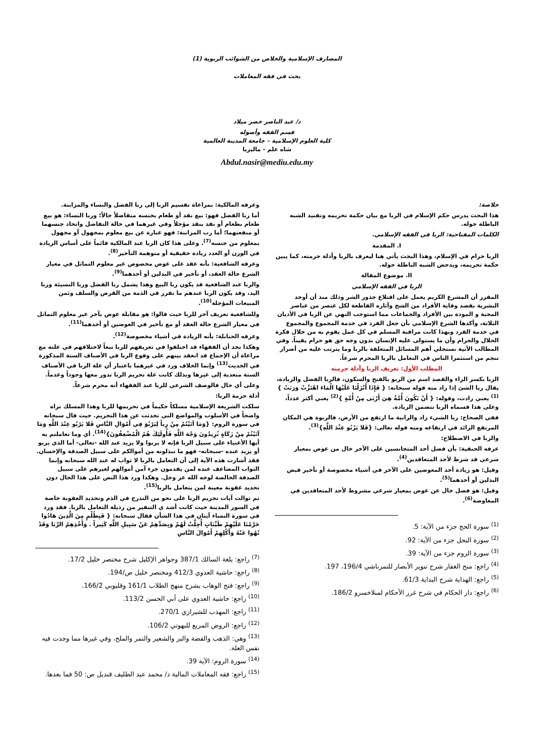المصارف الإسلامية والخلاص من الشوائب الربوية (1)
بحث في فقه المعاملات
د/ عبد الناصر خضر ميلاد
قسم الفقه وأصوله
كلية العلوم الإسلامية – جامعة المدينة العالمية
شاه علم - ماليزيا
Abdul.nasir@mediu.edu.my
خلاصة:
هذا البحث يدرس حكم الإسلام في الربا مع بيان حكمة تحريمه وتفنيد الشبه الباطلة حوله.
الكلمات المفتاحية: الربا في الفقه الإسلامي.
I. المقدمة
الربا حرام في الإسلام، وهذا البحث يأتي هنا ليعرف بالربا وأدلة حرمته، كما يبين حكمة تحريمه، ويدحض الشبه الباطلة حوله.
II. موضوع المقالة
الربا في الفقه الإسلامي
المقرر أن المشرع الكريم يعمل على اقتلاع جذور الشر وذلك منذ أن أوجد البشرية بقصد وقاية الأفراد من الشح وآثاره القاطعة لكل عنصر من عناصر المحبة و المودة بين الأفراد والجماعات مما استوجب النهي عن الربا في الأديان الثلاثة، وأكدها الشرع الإسلامي بأن جعل الفرد في خدمة المجموع والمجموع في خدمة الفرد وبهذا كانت مراقبة المسلم في كل عمل يقوم به من خلال فكرة الحلال والحرام وأن ما يستولى عليه الإنسان بدون وجه حق هو حرام يقيناً. وفي المطالب الآتية نستجلي أهم المسائل المتعلقة بالربا وما يترتب عليه من أضرار تنجم من استثمرا الناس في التعامل بالربا المحرم شرعاً.
المطلب الأول: تعريف الربا وأدلة حرمته
الربا بكسر الراء والقصد اسم من الربو بالفتح والسكون، فالربا الفضل والزيادة، يقال ربا الشئ إذا زاد منه قوله سبحانه: { فَإِذَا أَنْزَلْنَا عَلَيْهَا الْمَاءَ اهْتَزَّتْ وَرَبَتْ }<sup>(1)</sup> يعني زادت، وقوله: { أَنْ تَكُونَ أُمَّةٌ هِيَ أَرْبَى مِنْ أُمَّةٍ }<sup>(2)</sup> يعني أكثر عدداً، وعلى هذا فسماه الربا تتضمن الزيادة.
ففي الصحاح: ربا الشيء زاد والرابية ما ارتفع من الأرض، فالربوة هي المكان المرتفع الزائد في ارتفاعه ومنه قوله تعالى: {فَلا يَرْبُو عِنْدَ اللَّهِ}<sup>(3)</sup>.
والربا في الاصطلاح:
عرفه الحنفية: بأن فضل أحد المتجانسين على الآخر خال من عوض بمعيار شرعي قد شرط لأحد المتعاقدين<sup>(4)</sup>.
وقيل: هو زيادة أحد المعوضين على الآخر في أشياء مخصوصة أو تأخير قبض البدلين أو أحدهما<sup>(5)</sup>.
وقيل: هو فضل خال عن عوض بمعيار شرعي مشروط لأحد المتعاقدين في المعاوضة<sup>(6)</sup>.
<sup>(1)</sup> سورة الحج جزء من الآية: 5.
<sup>(2)</sup> سورة النحل جزء من الآية: 92.
<sup>(3)</sup> سورة الروم جزء من الآية: 39.
<sup>(4)</sup> راجع: منح الغفار شرح تنوير الأبصار للتمرناشي 196/4، 197.
<sup>(5)</sup> راجع: الهداية شرح البداية 61/3.
<sup>(6)</sup> راجع: دار الحكام في شرح غرر الأحكام لمنلاخسرو 186/2.
وعرفه المالكية: بمراعاة تقسيم الربا إلى ربا الفضل والنساء والمزابنة.
أما ربا الفضل فهو: بيع نقد أو طعام بجنسه متفاضلاً حالاً؛ وربا النساء: هو بيع طعام بطعام أو نقد بنقد مؤجلاً وفي غيرهما في حالة التفاضل واتحاد جنسهما أو منفعتهما؛ أما رب المزابنة: فهو عبارة عن بيع معلوم بمجهول أو مجهول بمعلوم من جنسه<sup>(7)</sup>. وعلى هذا كان الربا عند المالكية قائماً على أساس الزيادة في الوزن أو العدد زيادة حقيقية أو متوهمة التأخير<sup>(8)</sup>.
وعرفه الشافعية: بأنه عقد على عوض مخصوص غير معلوم التماثل في معيار الشرع حالة العقد، أو تأخير في البدلين أو أحدهما<sup>(9)</sup>.
والربا عند الشافعية قد يكون ربا البيع وهذا يشمل ربا الفضل وربا النسيئة وربا اليد، وقد يكون الربا عندهم ما تقرر في الذمة من القرض والسلف وثمن المبيعات المؤجلة<sup>(10)</sup>.
وللشافعية تعريف آخر للربا حيث قالوا: هو مقابلة عوض بآخر غير معلوم التماثل في معيار الشرع حالة العقد أو مع تأخير في العوضين أو أحدهما<sup>(11)</sup>.
وعرفه الحنابلة: بأنه الزيادة في أشياء مخصوصة<sup>(12)</sup>.
وهكذا نجد أن الفقهاء قد اختلفوا في تعريفهم للربا تبعاً لاختلافهم في علته مع مراعاة أن الإجماع قد انعقد بينهم على وقوع الربا في الأصناف الستة المذكورة في الحديث<sup>(13)</sup> وإنما الخلاف ورد في غيرهما باعتبار أن علة الربا في الأصناف الستة متعدية إلى غيرها وبذلك كانت علة تحريم الربا تدور معها وجوداً وعدماً.
وعلى أي حال فالوصف الشرعي للربا عند الفقهاء أنه محرم شرعاً.
أدلة حرمة الربا:
سلكت الشريعة الإسلامية مسلكاً حكيماً في تحريمها للربا وهذا المسلك نراه واضحاً في الأسلوب والمواضع التي تحدثت عن هذا التحريم. حيث قال سبحانه في سورة الروم: {وَمَا آتَيْتُمْ مِنْ رِباً لِيَرْبُوَ فِي أَمْوَالِ النَّاسِ فَلا يَرْبُو عِنْدَ اللَّهِ وَمَا آتَيْتُمْ مِنْ زَكَاةٍ تُرِيدُونَ وَجْهَ اللَّهِ فَأُولَئِكَ هُمُ الْمُضْعِفُونَ}<sup>(14)</sup>. أي وما تعاملتم به أيها الأغنياء على سبيل الربا فإنه لا يربوا ولا يزيد عند الله -تعالى- أما الذي يربو أو يزيد عنده -سبحانه- فهو ما تبذلونه من أموالكم على سبيل الصدقة والإحسان. فقد أشارت هذه الآية إلى أن التعامل بالربا لا ثواب له عند الله سبحانه وإنما الثواب المضاعف عنده لمن يقدمون جزء آمن أموالهم لغيرهم على سبيل الصدقة الخالصة لوجه الله عز وجل. وهكذا ورد هذا النص على هذا الحال دون تحديد عقوبة معينة لمن يتعامل بالربا<sup>(15)</sup>.
ثم توالت آيات تحريم الربا على نحو من التدرج في الذم وتحديد العقوبة خاصة في السور المدينة حيث كانت أشد ي التنفير من رذيلة التعامل بالربا. فقد ورد في سورة النساء آيتان في هذا الشأن فقال سبحانه: { فَبِظُلْمٍ مِنَ الَّذِينَ هَادُوا حَرَّمْنَا عَلَيْهِمْ طَيِّبَاتٍ أُحِلَّتْ لَهُمْ وَبِصَدِّهِمْ عَنْ سَبِيلِ اللَّهِ كَثِيراً . وَأَخْذِهِمُ الرِّبَا وَقَدْ نُهُوا عَنْهُ وَأَكْلِهِمْ أَمْوَالَ النَّاسِ
<sup>(7)</sup> راجع: بلغة السالك 387/1 وجواهر الإكليل شرح مختصر خليل 17/2.
<sup>(8)</sup> راجع: حاشية العدوي 412/3 ومختصر خليل ص/194.
<sup>(9)</sup> راجع: فتح الوهاب بشرح منهج الطلاب 161/1 وقليوبي 166/2.
<sup>(10)</sup> راجع: حاشية العدوي على أبي الحسن 113/2.
<sup>(11)</sup> راجع: المهذب للشيرازي 270/1.
<sup>(12)</sup> راجع: الروض المربع للبهوتي 106/2.
<sup>(13)</sup> وهي: الذهب والفضة والبر والشعير والتمر والملح، وفي غيرها مما وجدت فيه نفس العلة.
<sup>(14)</sup> سورة الروم: الآية 39.
<sup>(15)</sup> راجع: فقه المعاملات المالية د/ محمد عبد الطليف قنديل ص: 50 فما بعدها.